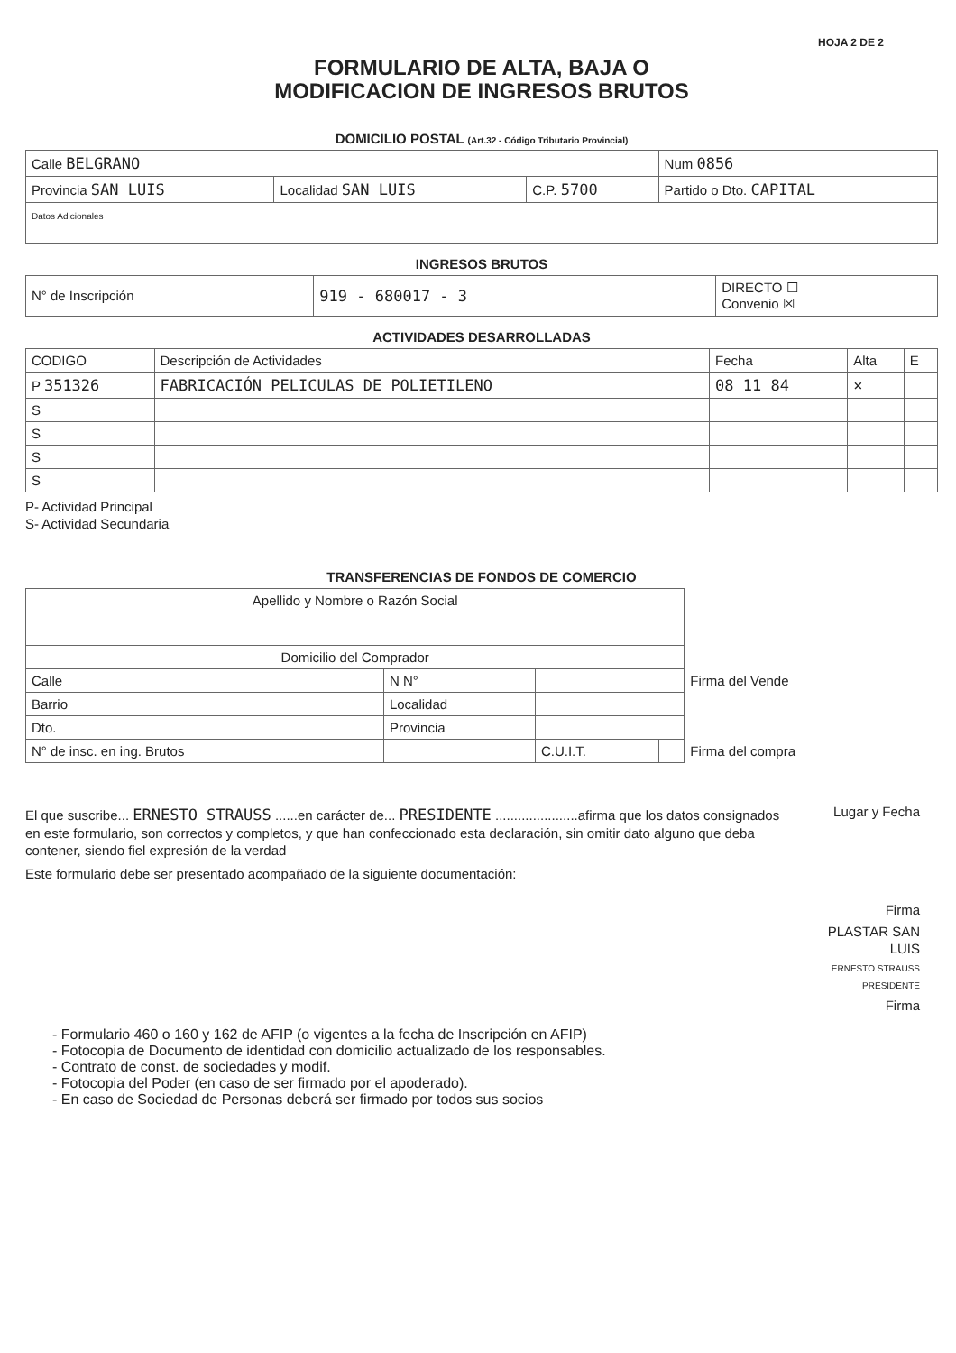HOJA 2 DE 2
FORMULARIO DE ALTA, BAJA O
MODIFICACION DE INGRESOS BRUTOS
DOMICILIO POSTAL (Art.32 - Código Tributario Provincial)
| Calle BELGRANO | | | | Num 0856 |
| Provincia SAN LUIS | Localidad SAN LUIS | C.P. 5700 | Partido o Dto. CAPITAL | |
| Datos Adicionales | | | | |
INGRESOS BRUTOS
| N° de Inscripción | 919 - 680017 - 3 | DIRECTO ☐ Convenio ☒ |
ACTIVIDADES DESARROLLADAS
| CODIGO | Descripción de Actividades | Fecha | Alta | E |
| --- | --- | --- | --- | --- |
| P 351326 | FABRICACIÓN PELICULAS DE POLIETILENO | 08 11 84 | × | |
| S | | | | |
| S | | | | |
| S | | | | |
| S | | | | |
P- Actividad Principal
S- Actividad Secundaria
TRANSFERENCIAS DE FONDOS DE COMERCIO
| Apellido y Nombre o Razón Social | | | | |
| Domicilio del Comprador | | | | |
| Calle | N N° | | | Firma del Vende |
| Barrio | Localidad | | | |
| Dto. | Provincia | | | |
| N° de insc. en ing. Brutos | | C.U.I.T. | | Firma del compra |
El que suscribe... ERNESTO STRAUSS ......en carácter de... PRESIDENTE ......................afirma que los datos consignados en este formulario, son correctos y completos, y que han confeccionado esta declaración, sin omitir dato alguno que deba contener, siendo fiel expresión de la verdad
Este formulario debe ser presentado acompañado de la siguiente documentación:
Lugar y Fecha
Firma
PLASTAR SAN LUIS
ERNESTO STRAUSS
PRESIDENTE
Firma
- Formulario 460 o 160 y 162 de AFIP (o vigentes a la fecha de Inscripción en AFIP)
- Fotocopia de Documento de identidad con domicilio actualizado de los responsables.
- Contrato de const. de sociedades y modif.
- Fotocopia del Poder (en caso de ser firmado por el apoderado).
- En caso de Sociedad de Personas deberá ser firmado por todos sus socios